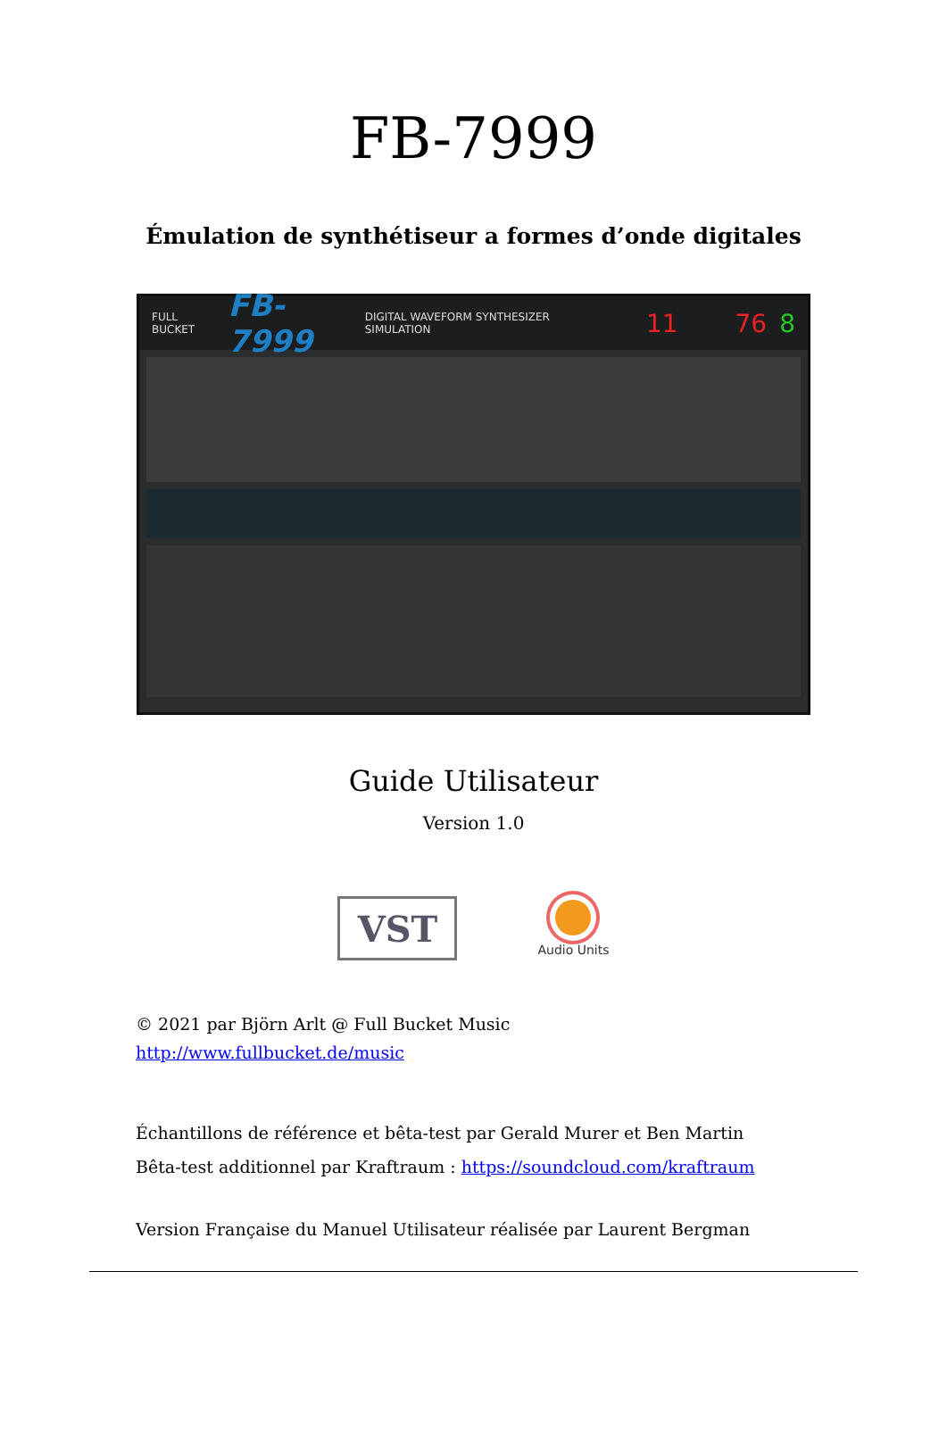FB-7999
Émulation de synthétiseur a formes d’onde digitales
FULL BUCKET FB-7999 DIGITAL WAVEFORM SYNTHESIZER SIMULATION 11 76 8
Guide Utilisateur
Version 1.0
VST
Audio Units
© 2021 par Björn Arlt @ Full Bucket Music
http://www.fullbucket.de/music
Échantillons de référence et bêta-test par Gerald Murer et Ben Martin
Bêta-test additionnel par Kraftraum : https://soundcloud.com/kraftraum
Version Française du Manuel Utilisateur réalisée par Laurent Bergman